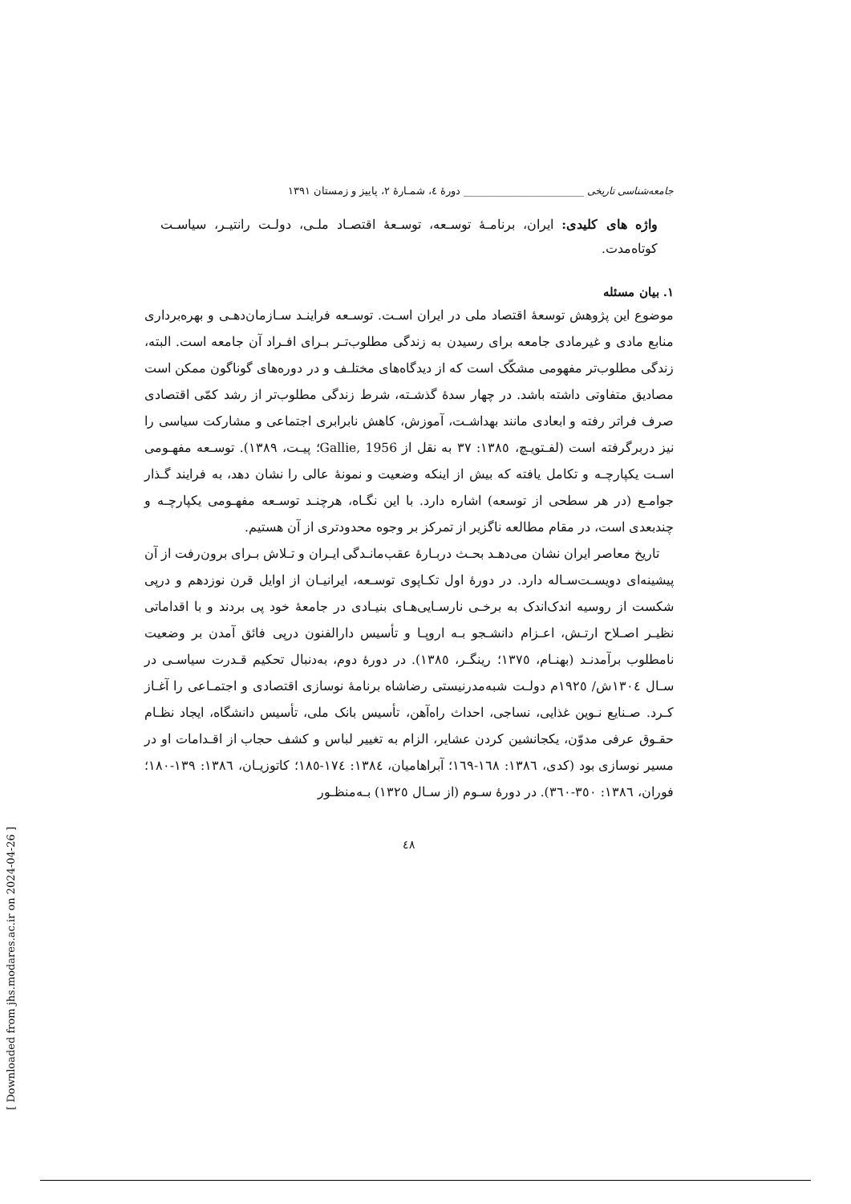جامعه‌شناسی تاریخی ________________________ دورهٔ ٤، شمـارهٔ ٢، پاییز و زمستان ١٣٩١
واژه های کلیدی: ایران، برنامـهٔ توسـعه، توسـعهٔ اقتصـاد ملـی، دولـت رانتیـر، سیاسـت کوتاه‌مدت.
١. بیان مسئله
موضوع این پژوهش توسعهٔ اقتصاد ملی در ایران اسـت. توسـعه فراینـد سـازمان‌دهـی و بهره‌برداری منابع مادی و غیرمادی جامعه برای رسیدن به زندگی مطلوب‌تـر بـرای افـراد آن جامعه است. البته، زندگی مطلوب‌تر مفهومی مشکّک است که از دیدگاه‌های مختلـف و در دوره‌های گوناگون ممکن است مصادیق متفاوتی داشته باشد. در چهار سدهٔ گذشـته، شرط زندگی مطلوب‌تر از رشد کمّی اقتصادی صرف فراتر رفته و ابعادی مانند بهداشـت، آموزش، کاهش نابرابری اجتماعی و مشارکت سیاسی را نیز دربرگرفته است (لفـتویـچ، ١٣٨٥: ٣٧ به نقل از Gallie, 1956؛ پیـت، ١٣٨٩). توسـعه مفهـومی اسـت یکپارچـه و تکامل یافته که بیش از اینکه وضعیت و نمونهٔ عالی را نشان دهد، به فرایند گـذار جوامـع (در هر سطحی از توسعه) اشاره دارد. با این نگـاه، هرچنـد توسـعه مفهـومی یکپارچـه و چندبعدی است، در مقام مطالعه ناگزیر از تمرکز بر وجوه محدودتری از آن هستیم.
تاریخ معاصر ایران نشان می‌دهـد بحـث دربـارهٔ عقب‌مانـدگی ایـران و تـلاش بـرای برون‌رفت از آن پیشینه‌ای دویسـت‌سـاله دارد. در دورهٔ اول تکـاپوی توسـعه، ایرانیـان از اوایل قرن نوزدهم و درپی شکست از روسیه اندک‌اندک به برخـی نارسـایی‌هـای بنیـادی در جامعهٔ خود پی بردند و با اقداماتی نظیـر اصـلاح ارتـش، اعـزام دانشـجو بـه اروپـا و تأسیس دارالفنون درپی فائق آمدن بر وضعیت نامطلوب برآمدنـد (بهنـام، ١٣٧٥؛ رینگـر، ١٣٨٥). در دورهٔ دوم، به‌دنبال تحکیم قـدرت سیاسـی در سـال ١٣٠٤ش/ ١٩٢٥م دولـت شبه‌مدرنیستی رضاشاه برنامهٔ نوسازی اقتصادی و اجتمـاعی را آغـاز کـرد. صـنایع نـوین غذایی، نساجی، احداث راه‌آهن، تأسیس بانک ملی، تأسیس دانشگاه، ایجاد نظـام حقـوق عرفی مدوّن، یکجانشین کردن عشایر، الزام به تغییر لباس و کشف حجاب از اقـدامات او در مسیر نوسازی بود (کدی، ١٣٨٦: ١٦٨-١٦٩؛ آبراهامیان، ١٣٨٤: ١٧٤-١٨٥؛ کاتوزیـان، ١٣٨٦: ١٣٩-١٨٠؛ فوران، ١٣٨٦: ٣٥٠-٣٦٠). در دورهٔ سـوم (از سـال ١٣٢٥) بـه‌منظـور
٤٨
[ Downloaded from jhs.modares.ac.ir on 2024-04-26 ]